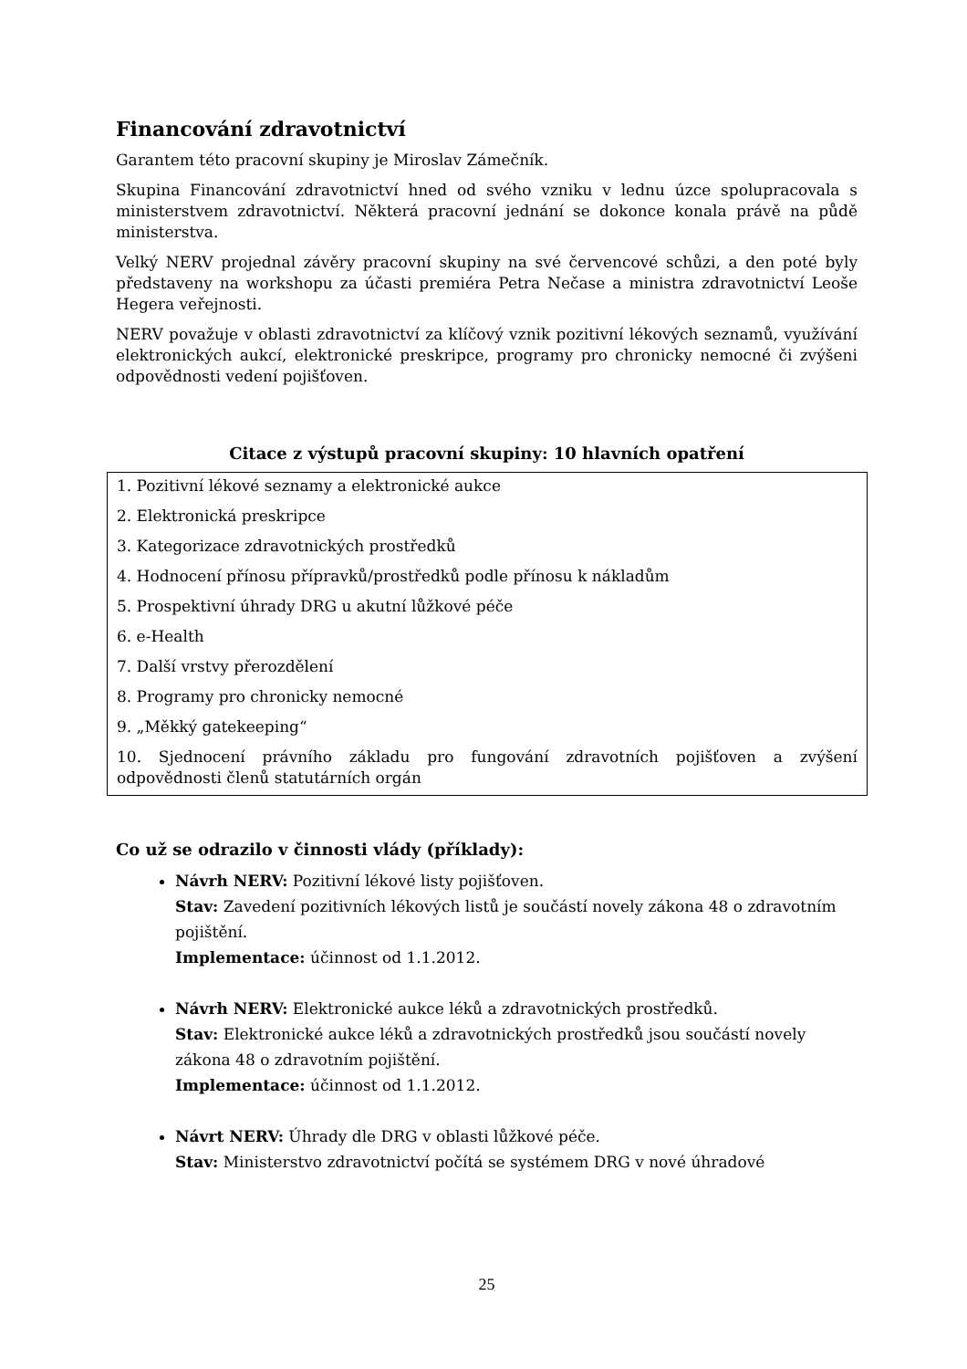Financování zdravotnictví
Garantem této pracovní skupiny je Miroslav Zámečník.
Skupina Financování zdravotnictví hned od svého vzniku v lednu úzce spolupracovala s ministerstvem zdravotnictví. Některá pracovní jednání se dokonce konala právě na půdě ministerstva.
Velký NERV projednal závěry pracovní skupiny na své červencové schůzi, a den poté byly představeny na workshopu za účasti premiéra Petra Nečase a ministra zdravotnictví Leoše Hegera veřejnosti.
NERV považuje v oblasti zdravotnictví za klíčový vznik pozitivní lékových seznamů, využívání elektronických aukcí, elektronické preskripce, programy pro chronicky nemocné či zvýšeni odpovědnosti vedení pojišťoven.
Citace z výstupů pracovní skupiny: 10 hlavních opatření
| 1. Pozitivní lékové seznamy a elektronické aukce |
| 2. Elektronická preskripce |
| 3. Kategorizace zdravotnických prostředků |
| 4. Hodnocení přínosu přípravků/prostředků podle přínosu k nákladům |
| 5. Prospektivní úhrady DRG u akutní lůžkové péče |
| 6. e-Health |
| 7. Další vrstvy přerozdělení |
| 8. Programy pro chronicky nemocné |
| 9. „Měkký gatekeeping“ |
| 10. Sjednocení právního základu pro fungování zdravotních pojišťoven a zvýšení odpovědnosti členů statutárních orgán |
Co už se odrazilo v činnosti vlády (příklady):
Návrh NERV: Pozitivní lékové listy pojišťoven.
Stav: Zavedení pozitivních lékových listů je součástí novely zákona 48 o zdravotním pojištění.
Implementace: účinnost od 1.1.2012.
Návrh NERV: Elektronické aukce léků a zdravotnických prostředků.
Stav: Elektronické aukce léků a zdravotnických prostředků jsou součástí novely zákona 48 o zdravotním pojištění.
Implementace: účinnost od 1.1.2012.
Návrt NERV: Úhrady dle DRG v oblasti lůžkové péče.
Stav: Ministerstvo zdravotnictví počítá se systémem DRG v nové úhradové
25